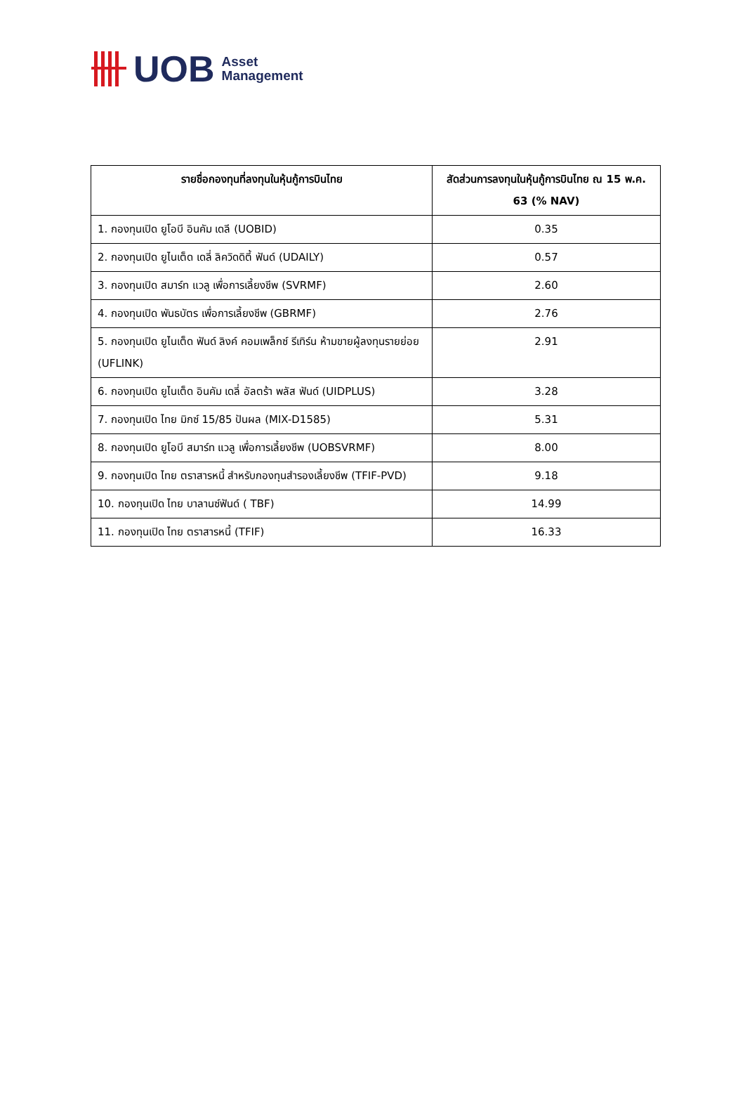UOB
Asset
Management
| รายชื่อกองทุนที่ลงทุนในหุ้นกู้การบินไทย | สัดส่วนการลงทุนในหุ้นกู้การบินไทย ณ 15 พ.ค. 63 (% NAV) |
| --- | --- |
| 1. กองทุนเปิด ยูโอบี อินคัม เดลี (UOBID) | 0.35 |
| 2. กองทุนเปิด ยูไนเต็ด เดลี่ ลิควิดดิตี้ ฟันด์ (UDAILY) | 0.57 |
| 3. กองทุนเปิด สมาร์ท แวลู เพื่อการเลี้ยงชีพ (SVRMF) | 2.60 |
| 4. กองทุนเปิด พันธบัตร เพื่อการเลี้ยงชีพ (GBRMF) | 2.76 |
| 5. กองทุนเปิด ยูไนเต็ด ฟันด์ ลิงค์ คอมเพล็กซ์ รีเทิร์น ห้ามขายผู้ลงทุนรายย่อย (UFLINK) | 2.91 |
| 6. กองทุนเปิด ยูไนเต็ด อินคัม เดลี่ อัลตร้า พลัส ฟันด์ (UIDPLUS) | 3.28 |
| 7. กองทุนเปิด ไทย มิกซ์ 15/85 ปันผล (MIX-D1585) | 5.31 |
| 8. กองทุนเปิด ยูโอบี สมาร์ท แวลู เพื่อการเลี้ยงชีพ (UOBSVRMF) | 8.00 |
| 9. กองทุนเปิด ไทย ตราสารหนี้ สำหรับกองทุนสำรองเลี้ยงชีพ (TFIF-PVD) | 9.18 |
| 10. กองทุนเปิด ไทย บาลานซ์ฟันด์ ( TBF) | 14.99 |
| 11. กองทุนเปิด ไทย ตราสารหนี้ (TFIF) | 16.33 |